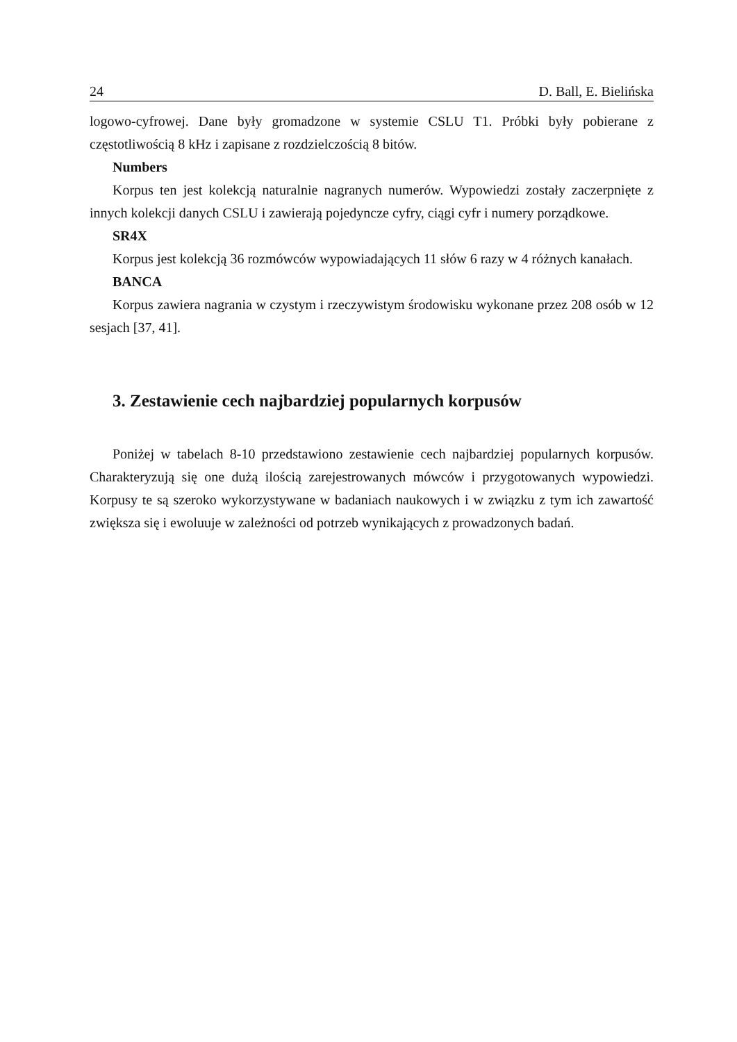24 D. Ball, E. Bielińska
logowo-cyfrowej. Dane były gromadzone w systemie CSLU T1. Próbki były pobierane z częstotliwością 8 kHz i zapisane z rozdzielczością 8 bitów.
Numbers
Korpus ten jest kolekcją naturalnie nagranych numerów. Wypowiedzi zostały zaczerpnię­te z innych kolekcji danych CSLU i zawierają pojedyncze cyfry, ciągi cyfr i numery porząd­kowe.
SR4X
Korpus jest kolekcją 36 rozmówców wypowiadających 11 słów 6 razy w 4 różnych kana­łach.
BANCA
Korpus zawiera nagrania w czystym i rzeczywistym środowisku wykonane przez 208 osób w 12 sesjach [37, 41].
3. Zestawienie cech najbardziej popularnych korpusów
Poniżej w tabelach 8-10 przedstawiono zestawienie cech najbardziej popularnych korpu­sów. Charakteryzują się one dużą ilością zarejestrowanych mówców i przygotowanych wy­powiedzi. Korpusy te są szeroko wykorzystywane w badaniach naukowych i w związku z tym ich zawartość zwiększa się i ewoluuje w zależności od potrzeb wynikających z prowadzonych badań.